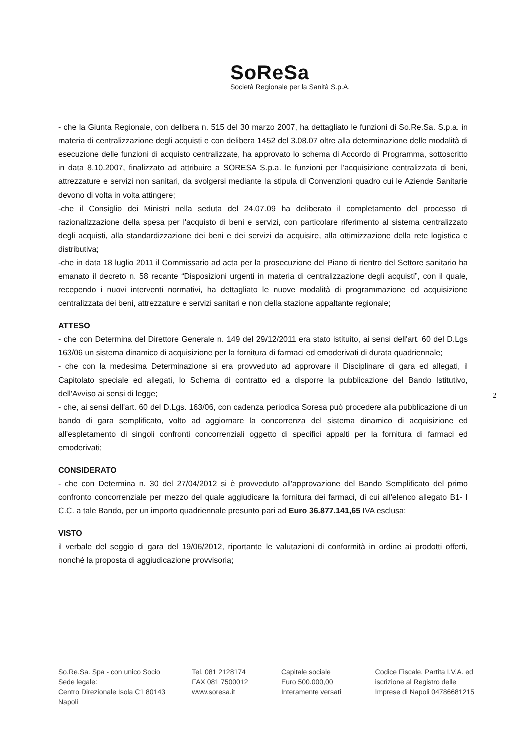SoReSa
Società Regionale per la Sanità S.p.A.
- che la Giunta Regionale, con delibera n. 515 del 30 marzo 2007, ha dettagliato le funzioni di So.Re.Sa. S.p.a. in materia di centralizzazione degli acquisti e con delibera 1452 del 3.08.07 oltre alla determinazione delle modalità di esecuzione delle funzioni di acquisto centralizzate, ha approvato lo schema di Accordo di Programma, sottoscritto in data 8.10.2007, finalizzato ad attribuire a SORESA S.p.a. le funzioni per l'acquisizione centralizzata di beni, attrezzature e servizi non sanitari, da svolgersi mediante la stipula di Convenzioni quadro cui le Aziende Sanitarie devono di volta in volta attingere;
-che il Consiglio dei Ministri nella seduta del 24.07.09 ha deliberato il completamento del processo di razionalizzazione della spesa per l'acquisto di beni e servizi, con particolare riferimento al sistema centralizzato degli acquisti, alla standardizzazione dei beni e dei servizi da acquisire, alla ottimizzazione della rete logistica e distributiva;
-che in data 18 luglio 2011 il Commissario ad acta per la prosecuzione del Piano di rientro del Settore sanitario ha emanato il decreto n. 58 recante “Disposizioni urgenti in materia di centralizzazione degli acquisti”, con il quale, recependo i nuovi interventi normativi, ha dettagliato le nuove modalità di programmazione ed acquisizione centralizzata dei beni, attrezzature e servizi sanitari e non della stazione appaltante regionale;
ATTESO
- che con Determina del Direttore Generale n. 149 del 29/12/2011 era stato istituito, ai sensi dell'art. 60 del D.Lgs 163/06 un sistema dinamico di acquisizione per la fornitura di farmaci ed emoderivati di durata quadriennale;
- che con la medesima Determinazione si era provveduto ad approvare il Disciplinare di gara ed allegati, il Capitolato speciale ed allegati, lo Schema di contratto ed a disporre la pubblicazione del Bando Istitutivo, dell'Avviso ai sensi di legge;
- che, ai sensi dell'art. 60 del D.Lgs. 163/06, con cadenza periodica Soresa può procedere alla pubblicazione di un bando di gara semplificato, volto ad aggiornare la concorrenza del sistema dinamico di acquisizione ed all'espletamento di singoli confronti concorrenziali oggetto di specifici appalti per la fornitura di farmaci ed emoderivati;
CONSIDERATO
- che con Determina n. 30 del 27/04/2012 si è provveduto all'approvazione del Bando Semplificato del primo confronto concorrenziale per mezzo del quale aggiudicare la fornitura dei farmaci, di cui all'elenco allegato B1- I C.C. a tale Bando, per un importo quadriennale presunto pari ad Euro 36.877.141,65 IVA esclusa;
VISTO
il verbale del seggio di gara del 19/06/2012, riportante le valutazioni di conformità in ordine ai prodotti offerti, nonché la proposta di aggiudicazione provvisoria;
2
So.Re.Sa. Spa - con unico Socio
Sede legale:
Centro Direzionale Isola C1 80143 Napoli
Tel. 081 2128174
FAX 081 7500012
www.soresa.it
Capitale sociale
Euro 500.000,00
Interamente versati
Codice Fiscale, Partita I.V.A. ed iscrizione al Registro delle Imprese di Napoli 04786681215